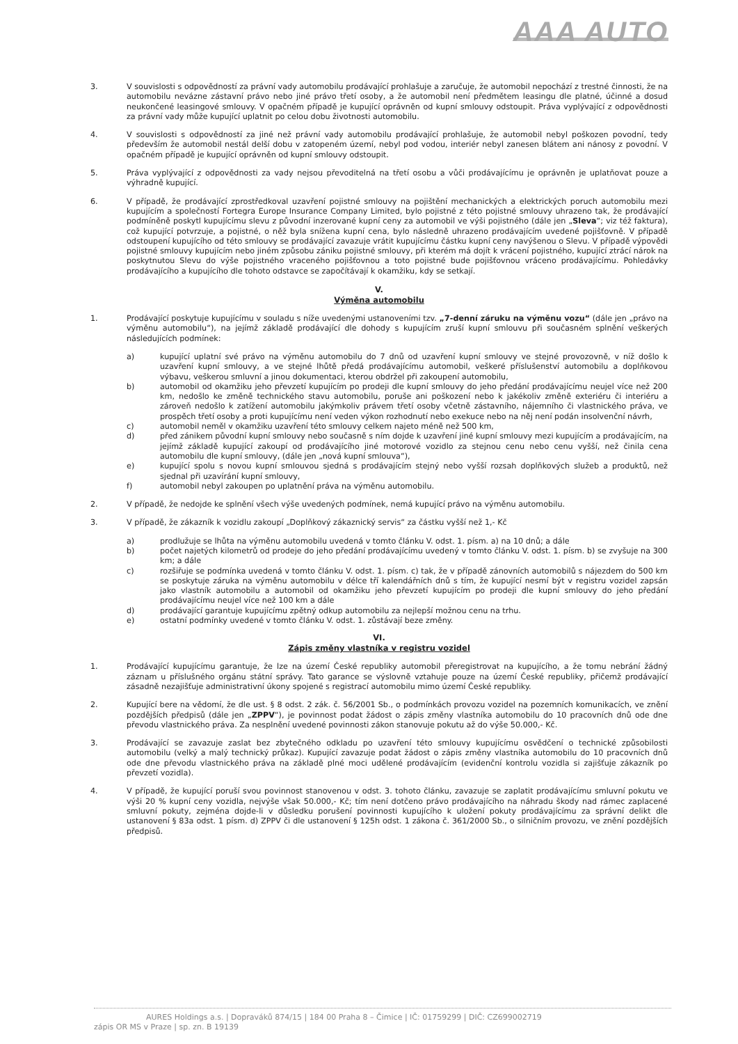AAA AUTO
3. V souvislosti s odpovědností za právní vady automobilu prodávající prohlašuje a zaručuje, že automobil nepochází z trestné činnosti, že na automobilu neváznе zástavní právo nebo jiné právo třetí osoby, a že automobil není předmětem leasingu dle platné, účinné a dosud neukončené leasingové smlouvy. V opačném případě je kupující oprávněn od kupní smlouvy odstoupit. Práva vyplývající z odpovědnosti za právní vady může kupující uplatnit po celou dobu životnosti automobilu.
4. V souvislosti s odpovědností za jiné než právní vady automobilu prodávající prohlašuje, že automobil nebyl poškozen povodní, tedy především že automobil nestál delší dobu v zatopeném území, nebyl pod vodou, interiér nebyl zanesen blátem ani nánosy z povodní. V opačném případě je kupující oprávněn od kupní smlouvy odstoupit.
5. Práva vyplývající z odpovědnosti za vady nejsou převoditelná na třetí osobu a vůči prodávajícímu je oprávněn je uplatňovat pouze a výhradně kupující.
6. V případě, že prodávající zprostředkoval uzavření pojistné smlouvy na pojištění mechanických a elektrických poruch automobilu mezi kupujícím a společností Fortegra Europe Insurance Company Limited, bylo pojistné z této pojistné smlouvy uhrazeno tak, že prodávající podmíněně poskytl kupujícímu slevu z původní inzerované kupní ceny za automobil ve výši pojistného (dále jen „Sleva“; viz též faktura), což kupující potvrzuje, a pojistné, o něž byla snížena kupní cena, bylo následně uhrazeno prodávajícím uvedené pojišťovně. V případě odstoupení kupujícího od této smlouvy se prodávající zavazuje vrátit kupujícímu částku kupní ceny navýšenou o Slevu. V případě výpovědi pojistné smlouvy kupujícím nebo jiném způsobu zániku pojistné smlouvy, při kterém má dojít k vrácení pojistného, kupující ztrácí nárok na poskytnutou Slevu do výše pojistného vraceného pojišťovnou a toto pojistné bude pojišťovnou vráceno prodávajícímu. Pohledávky prodávajícího a kupujícího dle tohoto odstavce se započítávají k okamžiku, kdy se setkají.
V.
Výměna automobilu
1. Prodávající poskytuje kupujícímu v souladu s níže uvedenými ustanoveními tzv. „7-denní záruku na výměnu vozu“ (dále jen „právo na výměnu automobilu“), na jejímž základě prodávající dle dohody s kupujícím zruší kupní smlouvu při současném splnění veškerých následujících podmínek:
a) kupující uplatní své právo na výměnu automobilu do 7 dnů od uzavření kupní smlouvy ve stejné provozovně, v níž došlo k uzavření kupní smlouvy, a ve stejné lhůtě předá prodávajícímu automobil, veškeré příslušenství automobilu a doplňkovou výbavu, veškerou smluvní a jinou dokumentaci, kterou obdržel při zakoupení automobilu,
b) automobil od okamžiku jeho převzetí kupujícím po prodeji dle kupní smlouvy do jeho předání prodávajícímu neujel více než 200 km, nedošlo ke změně technického stavu automobilu, poruše ani poškození nebo k jakékoliv změně exteriéru či interiéru a zároveň nedošlo k zatížení automobilu jakýmkoliv právem třetí osoby včetně zástavního, nájemního či vlastnického práva, ve prospěch třetí osoby a proti kupujícímu není veden výkon rozhodnutí nebo exekuce nebo na něj není podán insolvenční návrh,
c) automobil neměl v okamžiku uzavření této smlouvy celkem najeto méně než 500 km,
d) před zánikem původní kupní smlouvy nebo současně s ním dojde k uzavření jiné kupní smlouvy mezi kupujícím a prodávajícím, na jejímž základě kupující zakoupí od prodávajícího jiné motorové vozidlo za stejnou cenu nebo cenu vyšší, než činila cena automobilu dle kupní smlouvy, (dále jen „nová kupní smlouva“),
e) kupující spolu s novou kupní smlouvou sjedná s prodávajícím stejný nebo vyšší rozsah doplňkových služeb a produktů, než sjednal při uzavírání kupní smlouvy,
f) automobil nebyl zakoupen po uplatnění práva na výměnu automobilu.
2. V případě, že nedojde ke splnění všech výše uvedených podmínek, nemá kupující právo na výměnu automobilu.
3. V případě, že zákazník k vozidlu zakoupí „Doplňkový zákaznický servis“ za částku vyšší než 1,- Kč
a) prodlužuje se lhůta na výměnu automobilu uvedená v tomto článku V. odst. 1. písm. a) na 10 dnů; a dále
b) počet najetých kilometrů od prodeje do jeho předání prodávajícímu uvedený v tomto článku V. odst. 1. písm. b) se zvyšuje na 300 km; a dále
c) rozšiřuje se podmínka uvedená v tomto článku V. odst. 1. písm. c) tak, že v případě zánovních automobilů s nájezdem do 500 km se poskytuje záruka na výměnu automobilu v délce tří kalendářních dnů s tím, že kupující nesmí být v registru vozidel zapsán jako vlastník automobilu a automobil od okamžiku jeho převzetí kupujícím po prodeji dle kupní smlouvy do jeho předání prodávajícímu neujel více než 100 km a dále
d) prodávající garantuje kupujícímu zpětný odkup automobilu za nejlepší možnou cenu na trhu.
e) ostatní podmínky uvedené v tomto článku V. odst. 1. zůstávají beze změny.
VI.
Zápis změny vlastníka v registru vozidel
1. Prodávající kupujícímu garantuje, že lze na území České republiky automobil přeregistrovat na kupujícího, a že tomu nebrání žádný záznam u příslušného orgánu státní správy. Tato garance se výslovně vztahuje pouze na území České republiky, přičemž prodávající zásadně nezajišťuje administrativní úkony spojené s registrací automobilu mimo území České republiky.
2. Kupující bere na vědomí, že dle ust. § 8 odst. 2 zák. č. 56/2001 Sb., o podmínkách provozu vozidel na pozemních komunikacích, ve znění pozdějších předpisů (dále jen „ZPPV“), je povinnost podat žádost o zápis změny vlastníka automobilu do 10 pracovních dnů ode dne převodu vlastnického práva. Za nesplnění uvedené povinnosti zákon stanovuje pokutu až do výše 50.000,- Kč.
3. Prodávající se zavazuje zaslat bez zbytečného odkladu po uzavření této smlouvy kupujícímu osvědčení o technické způsobilosti automobilu (velký a malý technický průkaz). Kupující zavazuje podat žádost o zápis změny vlastníka automobilu do 10 pracovních dnů ode dne převodu vlastnického práva na základě plné moci udělené prodávajícím (evidenční kontrolu vozidla si zajišťuje zákazník po převzetí vozidla).
4. V případě, že kupující poruší svou povinnost stanovenou v odst. 3. tohoto článku, zavazuje se zaplatit prodávajícímu smluvní pokutu ve výši 20 % kupní ceny vozidla, nejvýše však 50.000,- Kč; tím není dotčeno právo prodávajícího na náhradu škody nad rámec zaplacené smluvní pokuty, zejména dojde-li v důsledku porušení povinnosti kupujícího k uložení pokuty prodávajícímu za správní delikt dle ustanovení § 83a odst. 1 písm. d) ZPPV či dle ustanovení § 125h odst. 1 zákona č. 361/2000 Sb., o silničním provozu, ve znění pozdějších předpisů.
AURES Holdings a.s. | Dopraváků 874/15 | 184 00 Praha 8 – Čimice | IČ: 01759299 | DIČ: CZ699002719
zápis OR MS v Praze | sp. zn. B 19139